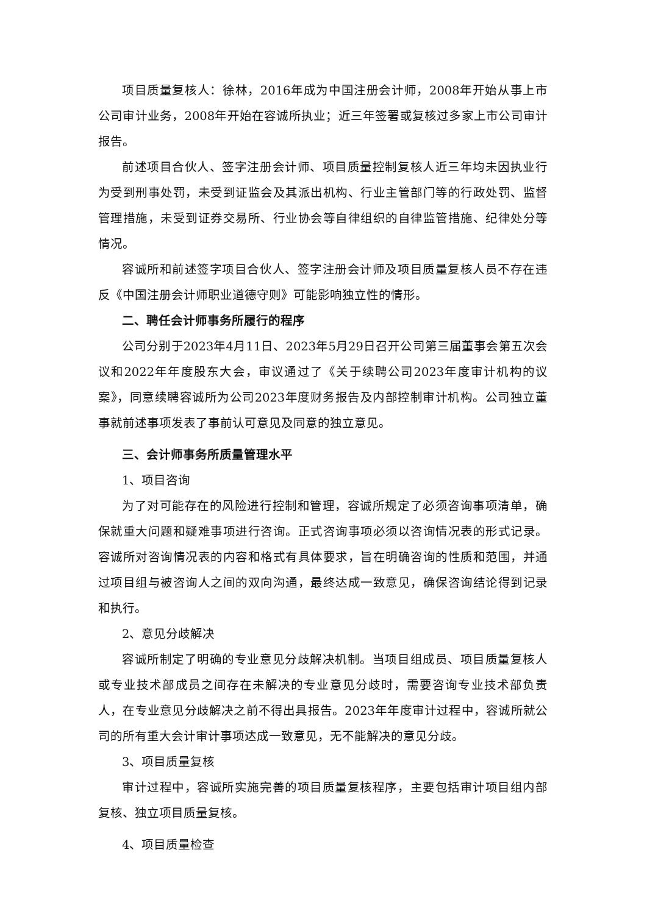项目质量复核人：徐林，2016年成为中国注册会计师，2008年开始从事上市公司审计业务，2008年开始在容诚所执业；近三年签署或复核过多家上市公司审计报告。
前述项目合伙人、签字注册会计师、项目质量控制复核人近三年均未因执业行为受到刑事处罚，未受到证监会及其派出机构、行业主管部门等的行政处罚、监督管理措施，未受到证券交易所、行业协会等自律组织的自律监管措施、纪律处分等情况。
容诚所和前述签字项目合伙人、签字注册会计师及项目质量复核人员不存在违反《中国注册会计师职业道德守则》可能影响独立性的情形。
二、聘任会计师事务所履行的程序
公司分别于2023年4月11日、2023年5月29日召开公司第三届董事会第五次会议和2022年年度股东大会，审议通过了《关于续聘公司2023年度审计机构的议案》，同意续聘容诚所为公司2023年度财务报告及内部控制审计机构。公司独立董事就前述事项发表了事前认可意见及同意的独立意见。
三、会计师事务所质量管理水平
1、项目咨询
为了对可能存在的风险进行控制和管理，容诚所规定了必须咨询事项清单，确保就重大问题和疑难事项进行咨询。正式咨询事项必须以咨询情况表的形式记录。容诚所对咨询情况表的内容和格式有具体要求，旨在明确咨询的性质和范围，并通过项目组与被咨询人之间的双向沟通，最终达成一致意见，确保咨询结论得到记录和执行。
2、意见分歧解决
容诚所制定了明确的专业意见分歧解决机制。当项目组成员、项目质量复核人或专业技术部成员之间存在未解决的专业意见分歧时，需要咨询专业技术部负责人，在专业意见分歧解决之前不得出具报告。2023年年度审计过程中，容诚所就公司的所有重大会计审计事项达成一致意见，无不能解决的意见分歧。
3、项目质量复核
审计过程中，容诚所实施完善的项目质量复核程序，主要包括审计项目组内部复核、独立项目质量复核。
4、项目质量检查